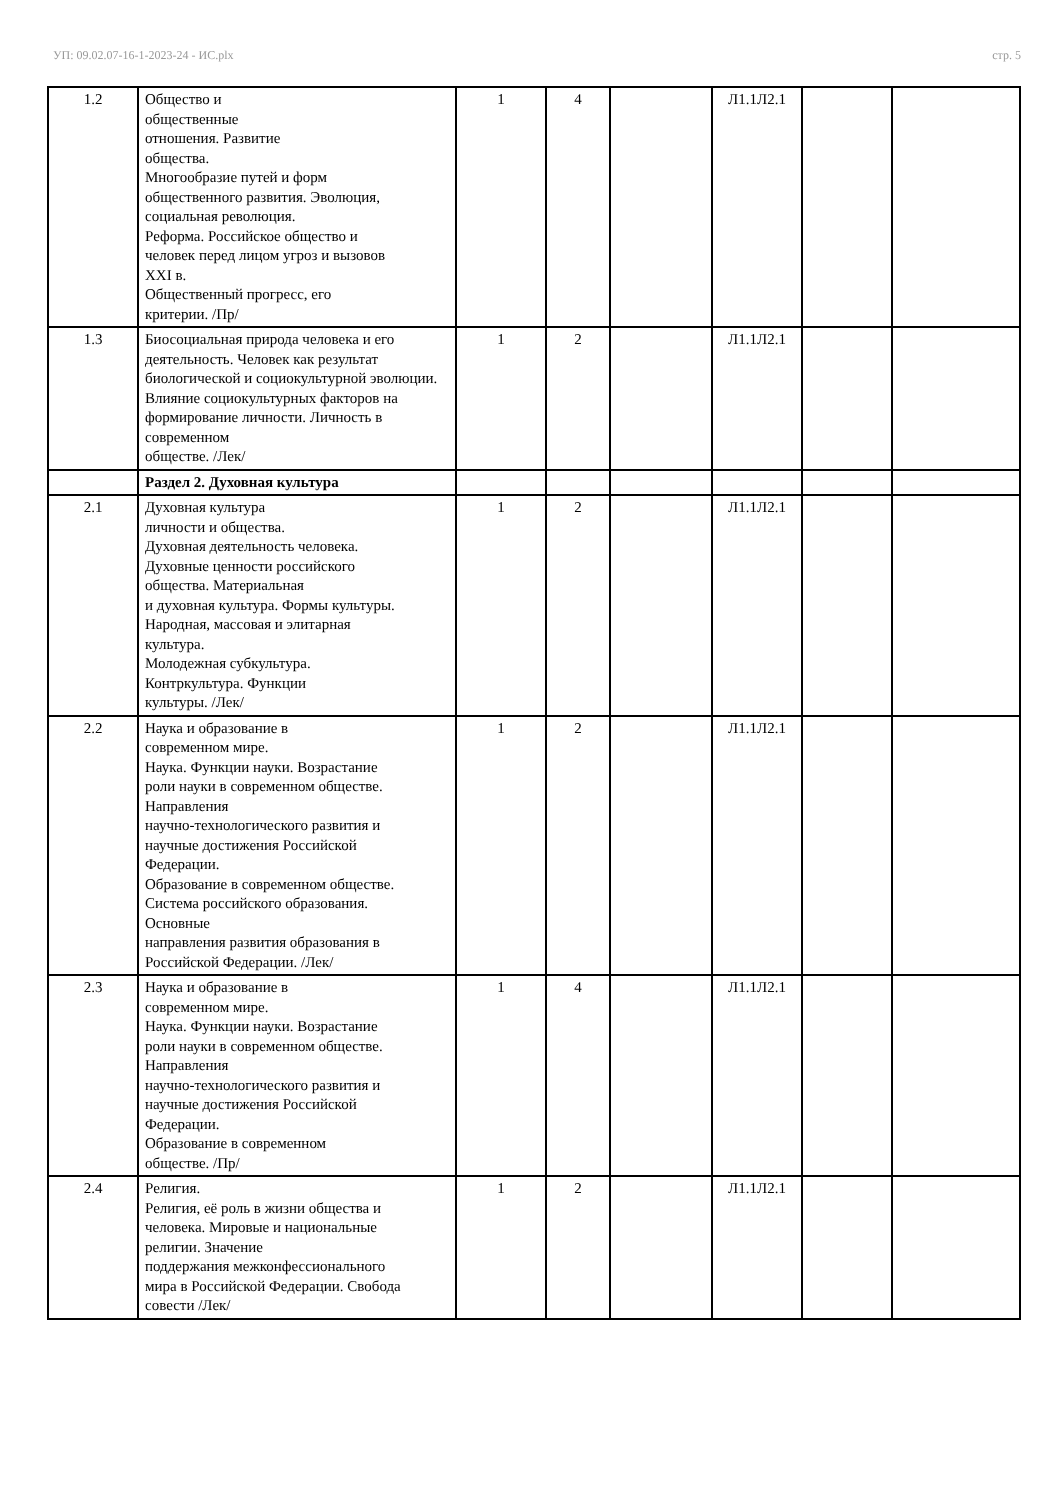УП: 09.02.07-16-1-2023-24 - ИС.plx стр. 5
| 1.2 | Общество и общественные отношения. Развитие общества. Многообразие путей и форм общественного развития. Эволюция, социальная революция. Реформа. Российское общество и человек перед лицом угроз и вызовов XXI в. Общественный прогресс, его критерии. /Пр/ | 1 | 4 | | Л1.1Л2.1 | | |
| 1.3 | Биосоциальная природа человека и его деятельность. Человек как результат биологической и социокультурной эволюции. Влияние социокультурных факторов на формирование личности. Личность в современном обществе. /Лек/ | 1 | 2 | | Л1.1Л2.1 | | |
| | Раздел 2. Духовная культура | | | | | | |
| 2.1 | Духовная культура личности и общества. Духовная деятельность человека. Духовные ценности российского общества. Материальная и духовная культура. Формы культуры. Народная, массовая и элитарная культура. Молодежная субкультура. Контркультура. Функции культуры. /Лек/ | 1 | 2 | | Л1.1Л2.1 | | |
| 2.2 | Наука и образование в современном мире. Наука. Функции науки. Возрастание роли науки в современном обществе. Направления научно-технологического развития и научные достижения Российской Федерации. Образование в современном обществе. Система российского образования. Основные направления развития образования в Российской Федерации. /Лек/ | 1 | 2 | | Л1.1Л2.1 | | |
| 2.3 | Наука и образование в современном мире. Наука. Функции науки. Возрастание роли науки в современном обществе. Направления научно-технологического развития и научные достижения Российской Федерации. Образование в современном обществе. /Пр/ | 1 | 4 | | Л1.1Л2.1 | | |
| 2.4 | Религия. Религия, её роль в жизни общества и человека. Мировые и национальные религии. Значение поддержания межконфессионального мира в Российской Федерации. Свобода совести /Лек/ | 1 | 2 | | Л1.1Л2.1 | | |